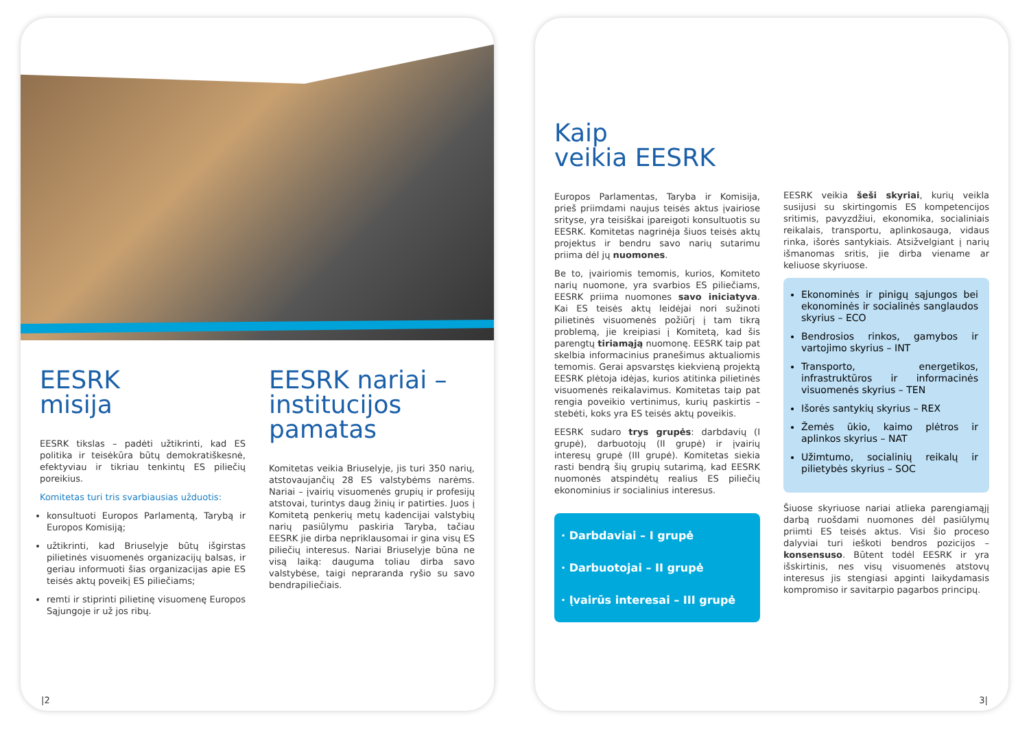EESRK
misija
EESRK tikslas – padėti užtikrinti, kad ES politika ir teisėkūra būtų demokratiškesnė, efektyviau ir tikriau tenkintų ES piliečių poreikius.
Komitetas turi tris svarbiausias užduotis:
konsultuoti Europos Parlamentą, Tarybą ir Europos Komisiją;
užtikrinti, kad Briuselyje būtų išgirstas pilietinės visuomenės organizacijų balsas, ir geriau informuoti šias organizacijas apie ES teisės aktų poveikį ES piliečiams;
remti ir stiprinti pilietinę visuomenę Europos Sąjungoje ir už jos ribų.
EESRK nariai –
institucijos pamatas
Komitetas veikia Briuselyje, jis turi 350 narių, atstovaujančių 28 ES valstybėms narėms. Nariai – įvairių visuomenės grupių ir profesijų atstovai, turintys daug žinių ir patirties. Juos į Komitetą penkerių metų kadencijai valstybių narių pasiūlymu paskiria Taryba, tačiau EESRK jie dirba nepriklausomai ir gina visų ES piliečių interesus. Nariai Briuselyje būna ne visą laiką: dauguma toliau dirba savo valstybėse, taigi nepraranda ryšio su savo bendrapiliečiais.
|2
Kaip
veikia EESRK
Europos Parlamentas, Taryba ir Komisija, prieš priimdami naujus teisės aktus įvairiose srityse, yra teisiškai įpareigoti konsultuotis su EESRK. Komitetas nagrinėja šiuos teisės aktų projektus ir bendru savo narių sutarimu priima dėl jų nuomones.
Be to, įvairiomis temomis, kurios, Komiteto narių nuomone, yra svarbios ES piliečiams, EESRK priima nuomones savo iniciatyva. Kai ES teisės aktų leidėjai nori sužinoti pilietinės visuomenės požiūrį į tam tikrą problemą, jie kreipiasi į Komitetą, kad šis parengtų tiriamąją nuomonę. EESRK taip pat skelbia informacinius pranešimus aktualiomis temomis. Gerai apsvarstęs kiekvieną projektą EESRK plėtoja idėjas, kurios atitinka pilietinės visuomenės reikalavimus. Komitetas taip pat rengia poveikio vertinimus, kurių paskirtis – stebėti, koks yra ES teisės aktų poveikis.
EESRK sudaro trys grupės: darbdavių (I grupė), darbuotojų (II grupė) ir įvairių interesų grupė (III grupė). Komitetas siekia rasti bendrą šių grupių sutarimą, kad EESRK nuomonės atspindėtų realius ES piliečių ekonominius ir socialinius interesus.
· Darbdaviai – I grupė
· Darbuotojai – II grupė
· Įvairūs interesai – III grupė
EESRK veikia šeši skyriai, kurių veikla susijusi su skirtingomis ES kompetencijos sritimis, pavyzdžiui, ekonomika, socialiniais reikalais, transportu, aplinkosauga, vidaus rinka, išorės santykiais. Atsižvelgiant į narių išmanomas sritis, jie dirba viename ar keliuose skyriuose.
Ekonominės ir pinigų sąjungos bei ekonominės ir socialinės sanglaudos skyrius – ECO
Bendrosios rinkos, gamybos ir vartojimo skyrius – INT
Transporto, energetikos, infrastruktūros ir informacinės visuomenės skyrius – TEN
Išorės santykių skyrius – REX
Žemės ūkio, kaimo plėtros ir aplinkos skyrius – NAT
Užimtumo, socialinių reikalų ir pilietybės skyrius – SOC
Šiuose skyriuose nariai atlieka parengiamąjį darbą ruošdami nuomones dėl pasiūlymų priimti ES teisės aktus. Visi šio proceso dalyviai turi ieškoti bendros pozicijos – konsensuso. Būtent todėl EESRK ir yra išskirtinis, nes visų visuomenės atstovų interesus jis stengiasi apginti laikydamasis kompromiso ir savitarpio pagarbos principų.
3|